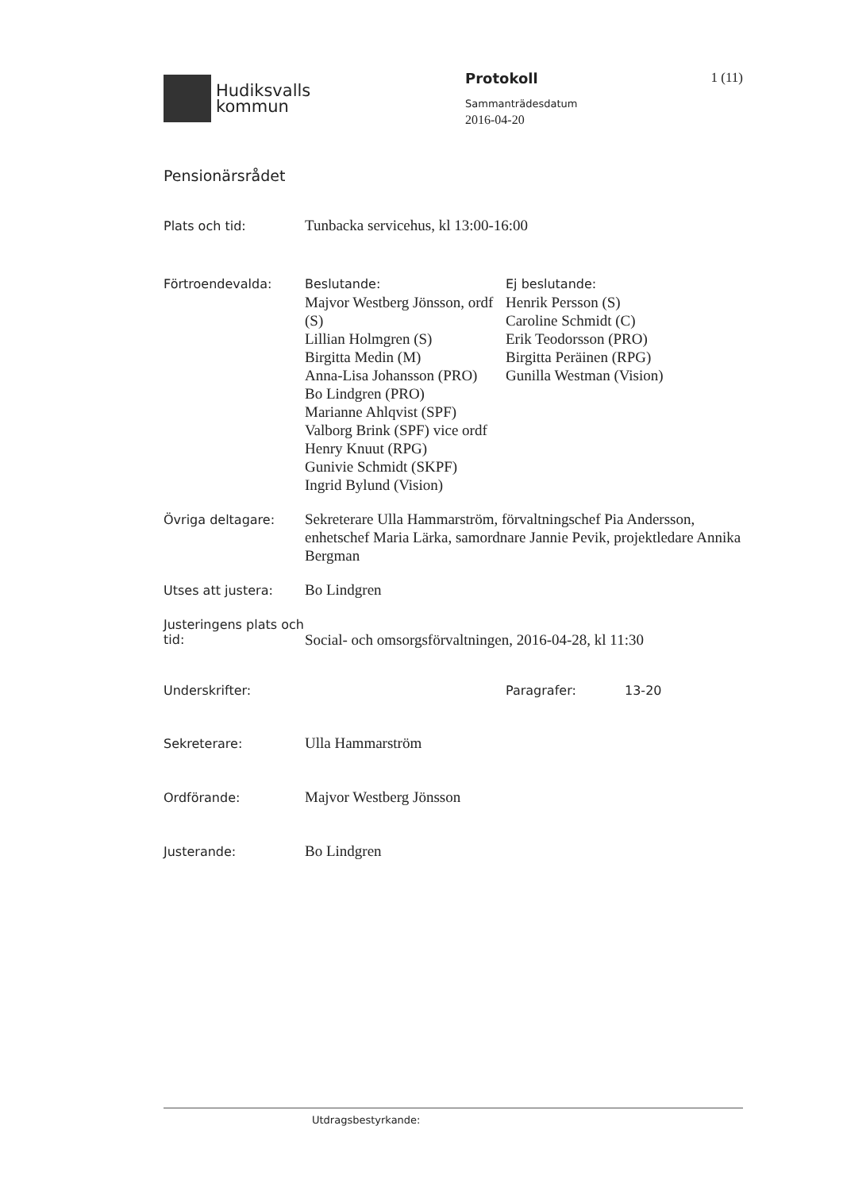Hudiksvalls
kommun
Protokoll
Sammanträdesdatum
2016-04-20
1 (11)
Pensionärsrådet
Plats och tid:
Tunbacka servicehus, kl 13:00-16:00
Förtroendevalda:
Beslutande:
Majvor Westberg Jönsson, ordf (S)
Lillian Holmgren (S)
Birgitta Medin (M)
Anna-Lisa Johansson (PRO)
Bo Lindgren (PRO)
Marianne Ahlqvist (SPF)
Valborg Brink (SPF) vice ordf
Henry Knuut (RPG)
Gunivie Schmidt (SKPF)
Ingrid Bylund (Vision)
Ej beslutande:
Henrik Persson (S)
Caroline Schmidt (C)
Erik Teodorsson (PRO)
Birgitta Peräinen (RPG)
Gunilla Westman (Vision)
Övriga deltagare:
Sekreterare Ulla Hammarström, förvaltningschef Pia Andersson, enhetschef Maria Lärka, samordnare Jannie Pevik, projektledare Annika Bergman
Utses att justera:
Bo Lindgren
Justeringens plats och tid:
Social- och omsorgsförvaltningen, 2016-04-28, kl 11:30
Underskrifter: Paragrafer: 13-20
Sekreterare:
Ulla Hammarström
Ordförande:
Majvor Westberg Jönsson
Justerande:
Bo Lindgren
Utdragsbestyrkande: